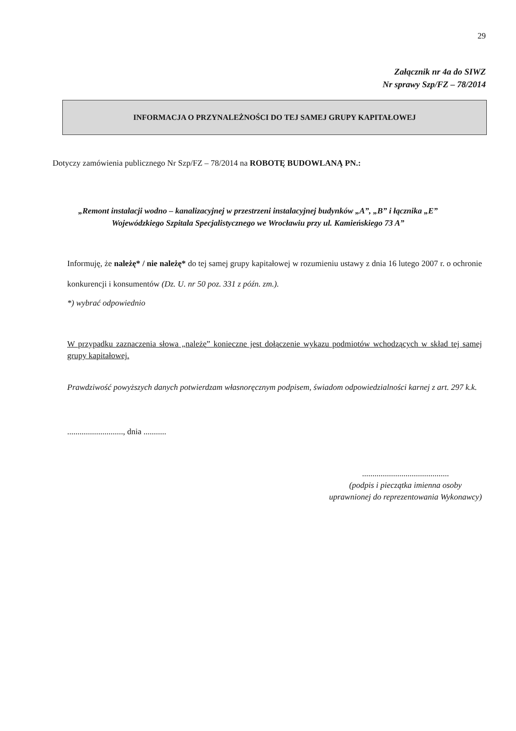29
Załącznik nr 4a do SIWZ
Nr sprawy Szp/FZ – 78/2014
INFORMACJA O PRZYNALEŻNOŚCI DO TEJ SAMEJ GRUPY KAPITAŁOWEJ
Dotyczy zamówienia publicznego Nr Szp/FZ – 78/2014 na ROBOTĘ BUDOWLANĄ PN.:
„Remont instalacji wodno – kanalizacyjnej w przestrzeni instalacyjnej budynków „A”, „B” i łącznika „E”
Wojewódzkiego Szpitala Specjalistycznego we Wrocławiu przy ul. Kamieńskiego 73 A”
Informuję, że należę* / nie należę* do tej samej grupy kapitałowej w rozumieniu ustawy z dnia 16 lutego 2007 r. o ochronie konkurencji i konsumentów (Dz. U. nr 50 poz. 331 z późn. zm.).
*) wybrać odpowiednio
W przypadku zaznaczenia słowa „należę” konieczne jest dołączenie wykazu podmiotów wchodzących w skład tej samej grupy kapitałowej.
Prawdziwość powyższych danych potwierdzam własnoręcznym podpisem, świadom odpowiedzialności karnej z art. 297 k.k.
..........................., dnia ...........
..........................................
(podpis i pieczątka imienna osoby
uprawnionej do reprezentowania Wykonawcy)